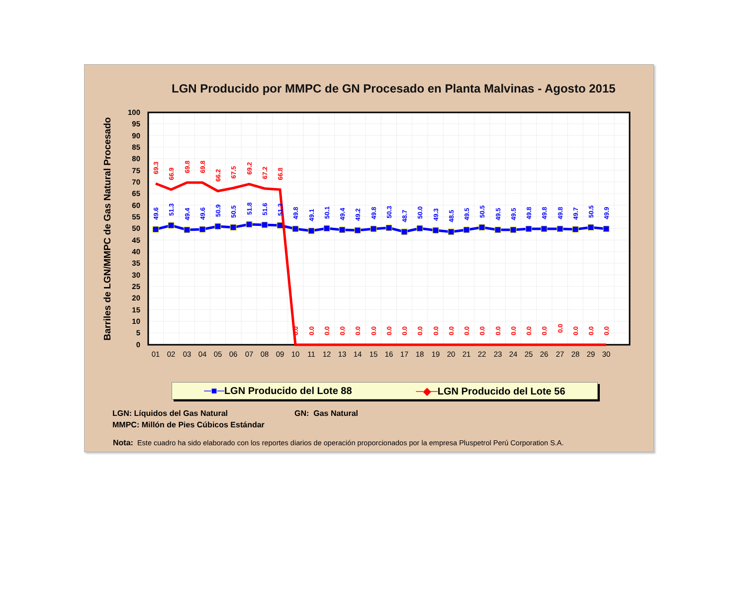LGN Producido por MMPC de GN Procesado en Planta Malvinas - Agosto 2015
Barriles de LGN/MMPC de Gas Natural Procesado
100
95
90
85
80
75
70
65
60
55
50
45
40
35
30
25
20
15
10
5
0
01
02
03
04
05
06
07
08
09
10
11
12
13
14
15
16
17
18
19
20
21
22
23
24
25
26
27
28
29
30
49.6
51.3
49.4
49.6
50.9
50.5
51.8
51.6
51.3
49.8
49.1
50.1
49.4
49.2
49.8
50.3
48.7
50.0
49.3
48.5
49.5
50.5
49.5
49.5
49.8
49.8
49.8
49.7
50.5
49.9
69.3
66.9
69.8
69.8
66.2
67.5
69.2
67.2
66.8
0.0
0.0
0.0
0.0
0.0
0.0
0.0
0.0
0.0
0.0
0.0
0.0
0.0
0.0
0.0
0.0
0.0
0.0
0.0
0.0
0.0
─■─LGN Producido del Lote 88 ─◆─LGN Producido del Lote 56
LGN: Líquidos del Gas Natural GN: Gas Natural
MMPC: Millón de Pies Cúbicos Estándar
Nota: Este cuadro ha sido elaborado con los reportes diarios de operación proporcionados por la empresa Pluspetrol Perú Corporation S.A.